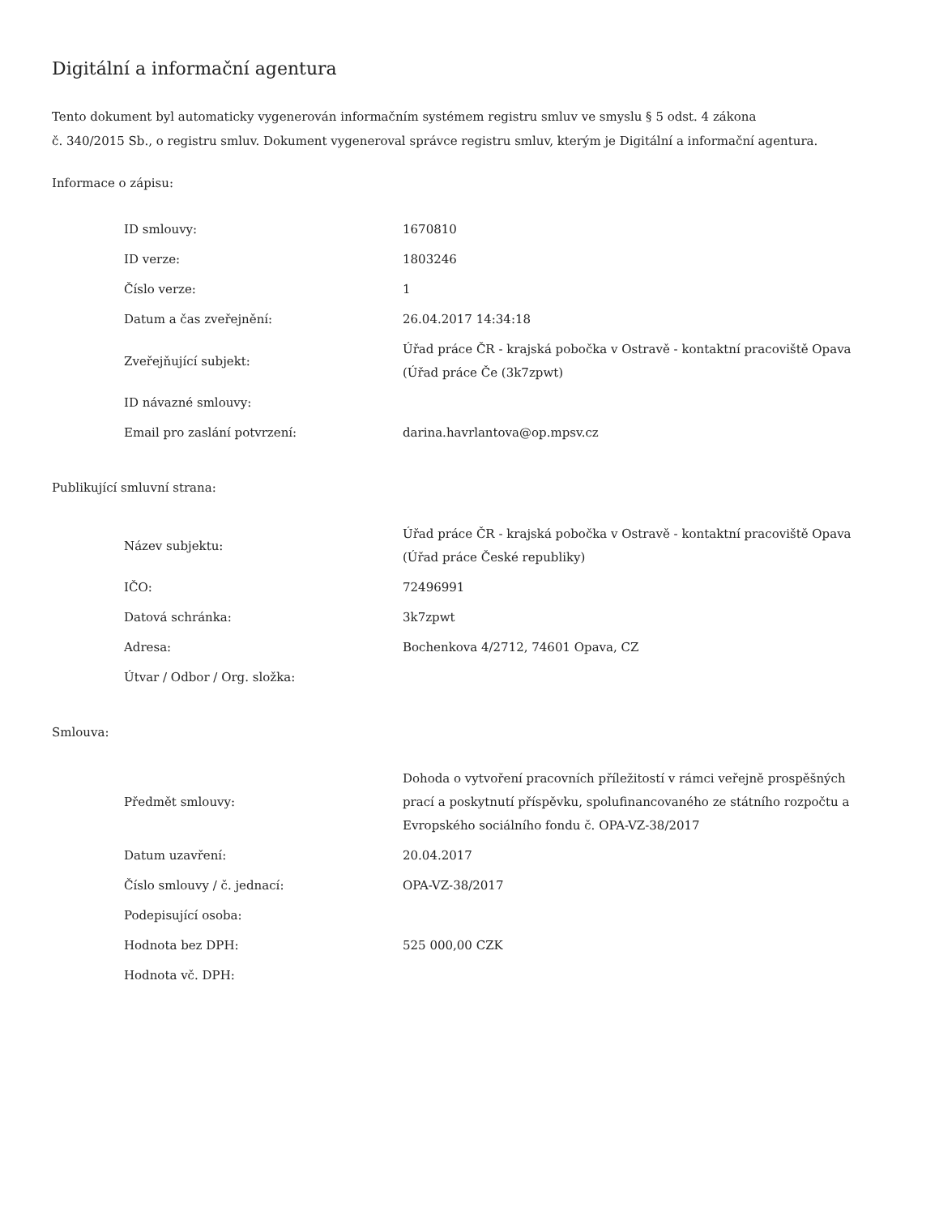Digitální a informační agentura
Tento dokument byl automaticky vygenerován informačním systémem registru smluv ve smyslu § 5 odst. 4 zákona
č. 340/2015 Sb., o registru smluv. Dokument vygeneroval správce registru smluv, kterým je Digitální a informační agentura.
Informace o zápisu:
| ID smlouvy: | 1670810 |
| ID verze: | 1803246 |
| Číslo verze: | 1 |
| Datum a čas zveřejnění: | 26.04.2017 14:34:18 |
| Zveřejňující subjekt: | Úřad práce ČR - krajská pobočka v Ostravě - kontaktní pracoviště Opava (Úřad práce Če (3k7zpwt) |
| ID návazné smlouvy: | |
| Email pro zaslání potvrzení: | darina.havrlantova@op.mpsv.cz |
Publikující smluvní strana:
| Název subjektu: | Úřad práce ČR - krajská pobočka v Ostravě - kontaktní pracoviště Opava (Úřad práce České republiky) |
| IČO: | 72496991 |
| Datová schránka: | 3k7zpwt |
| Adresa: | Bochenkova 4/2712, 74601 Opava, CZ |
| Útvar / Odbor / Org. složka: | |
Smlouva:
| Předmět smlouvy: | Dohoda o vytvoření pracovních příležitostí v rámci veřejně prospěšných prací a poskytnutí příspěvku, spolufinancovaného ze státního rozpočtu a Evropského sociálního fondu č. OPA-VZ-38/2017 |
| Datum uzavření: | 20.04.2017 |
| Číslo smlouvy / č. jednací: | OPA-VZ-38/2017 |
| Podepisující osoba: | |
| Hodnota bez DPH: | 525 000,00 CZK |
| Hodnota vč. DPH: | |